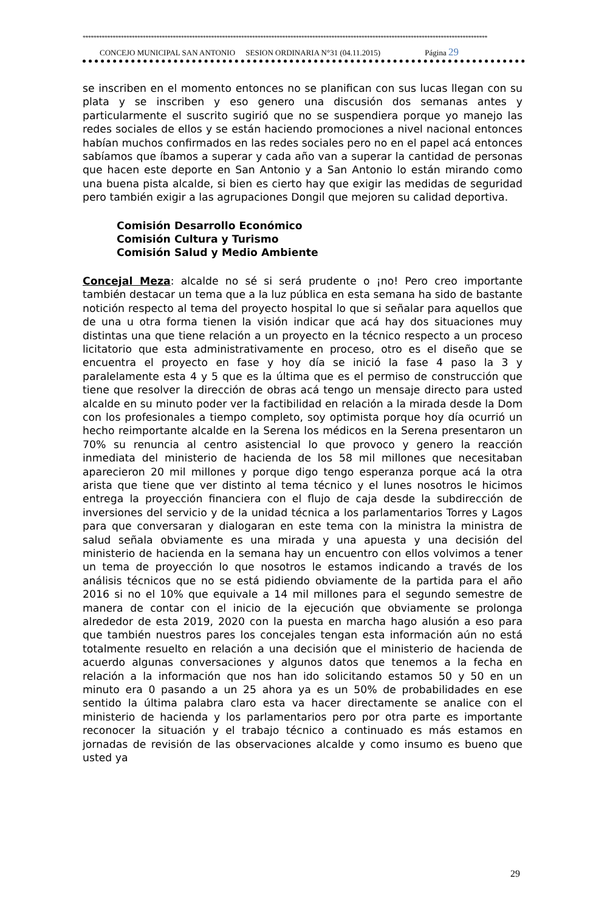****************************************************************************************************************************************************
CONCEJO MUNICIPAL SAN ANTONIO SESION ORDINARIA N°31 (04.11.2015) Página 29
se inscriben en el momento entonces no se planifican con sus lucas llegan con su plata y se inscriben y eso genero una discusión dos semanas antes y particularmente el suscrito sugirió que no se suspendiera porque yo manejo las redes sociales de ellos y se están haciendo promociones a nivel nacional entonces habían muchos confirmados en las redes sociales pero no en el papel acá entonces sabíamos que íbamos a superar y cada año van a superar la cantidad de personas que hacen este deporte en San Antonio y a San Antonio lo están mirando como una buena pista alcalde, si bien es cierto hay que exigir las medidas de seguridad pero también exigir a las agrupaciones Dongil que mejoren su calidad deportiva.
Comisión Desarrollo Económico
Comisión Cultura y Turismo
Comisión Salud y Medio Ambiente
Concejal Meza: alcalde no sé si será prudente o ¡no! Pero creo importante también destacar un tema que a la luz pública en esta semana ha sido de bastante notición respecto al tema del proyecto hospital lo que si señalar para aquellos que de una u otra forma tienen la visión indicar que acá hay dos situaciones muy distintas una que tiene relación a un proyecto en la técnico respecto a un proceso licitatorio que esta administrativamente en proceso, otro es el diseño que se encuentra el proyecto en fase y hoy día se inició la fase 4 paso la 3 y paralelamente esta 4 y 5 que es la última que es el permiso de construcción que tiene que resolver la dirección de obras acá tengo un mensaje directo para usted alcalde en su minuto poder ver la factibilidad en relación a la mirada desde la Dom con los profesionales a tiempo completo, soy optimista porque hoy día ocurrió un hecho reimportante alcalde en la Serena los médicos en la Serena presentaron un 70% su renuncia al centro asistencial lo que provoco y genero la reacción inmediata del ministerio de hacienda de los 58 mil millones que necesitaban aparecieron 20 mil millones y porque digo tengo esperanza porque acá la otra arista que tiene que ver distinto al tema técnico y el lunes nosotros le hicimos entrega la proyección financiera con el flujo de caja desde la subdirección de inversiones del servicio y de la unidad técnica a los parlamentarios Torres y Lagos para que conversaran y dialogaran en este tema con la ministra la ministra de salud señala obviamente es una mirada y una apuesta y una decisión del ministerio de hacienda en la semana hay un encuentro con ellos volvimos a tener un tema de proyección lo que nosotros le estamos indicando a través de los análisis técnicos que no se está pidiendo obviamente de la partida para el año 2016 si no el 10% que equivale a 14 mil millones para el segundo semestre de manera de contar con el inicio de la ejecución que obviamente se prolonga alrededor de esta 2019, 2020 con la puesta en marcha hago alusión a eso para que también nuestros pares los concejales tengan esta información aún no está totalmente resuelto en relación a una decisión que el ministerio de hacienda de acuerdo algunas conversaciones y algunos datos que tenemos a la fecha en relación a la información que nos han ido solicitando estamos 50 y 50 en un minuto era 0 pasando a un 25 ahora ya es un 50% de probabilidades en ese sentido la última palabra claro esta va hacer directamente se analice con el ministerio de hacienda y los parlamentarios pero por otra parte es importante reconocer la situación y el trabajo técnico a continuado es más estamos en jornadas de revisión de las observaciones alcalde y como insumo es bueno que usted ya
29